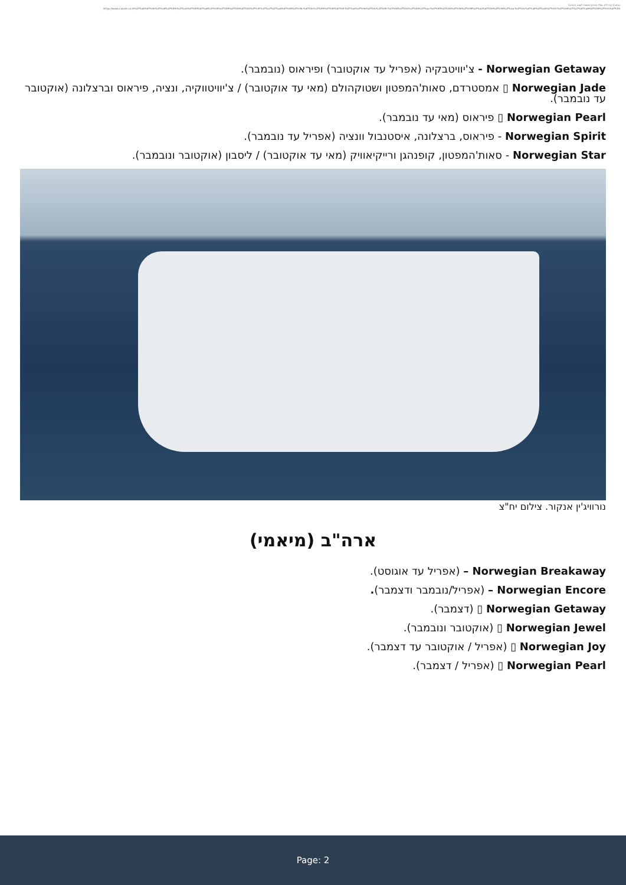נורוויג'ן קרוז ליין: נמלי הבית והאוניות לעונה הקרובה
https://www.cruisein.co.il/%d7%a8%d7%90%d7%a9%d7%99/%d7%a0%d7%95%d7%a8%d7%95%d7%95%d7%99%d7%92%d7%9f-%d7%a7%d7%a8%d7%95%d7%96-%d7%9c%d7%99%d7%99%d7%9f-%d7%a0%d7%9e%d7%9c%d7%99-%d7%94%d7%91%d7%99%d7%aa-%d7%95%d7%94%d7%90%d7%95%d7%a0%d7%99%d7%95%d7%aa-%d7%9c%d7%a9%d7%a0%d7%94-%d7%94%d7%a7%d7%a8%d7%95%d7%91%d7%94/
Norwegian Getaway - צ'יוויטבקיה (אפריל עד אוקטובר) ופיראוס (נובמבר).
Norwegian Jade ▯ אמסטרדם, סאות'המפטון ושטוקהולם (מאי עד אוקטובר) / צ'יוויטווקיה, ונציה, פיראוס וברצלונה (אוקטובר עד נובמבר).
Norwegian Pearl ▯ פיראוס (מאי עד נובמבר).
Norwegian Spirit - פיראוס, ברצלונה, איסטנבול וונציה (אפריל עד נובמבר).
Norwegian Star - סאות'המפטון, קופנהגן ורייקיאוויק (מאי עד אוקטובר) / ליסבון (אוקטובר ונובמבר).
נורוויג'ין אנקור. צילום יח"צ
ארה"ב (מיאמי)
Norwegian Breakaway – (אפריל עד אוגוסט).
Norwegian Encore – (אפריל/נובמבר ודצמבר).
Norwegian Getaway ▯ (דצמבר).
Norwegian Jewel ▯ (אוקטובר ונובמבר).
Norwegian Joy ▯ (אפריל / אוקטובר עד דצמבר).
Norwegian Pearl ▯ (אפריל / דצמבר).
Page: 2